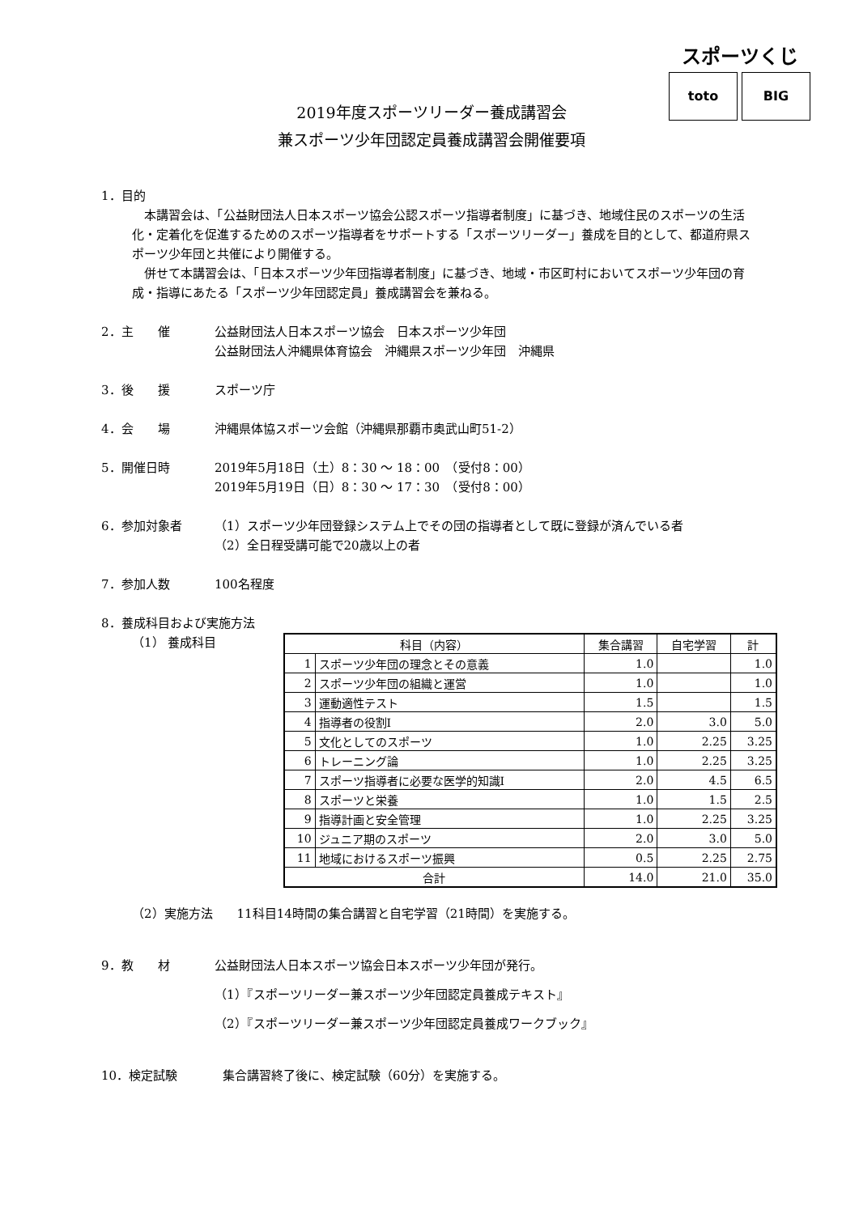スポーツくじ
toto BIG
2019年度スポーツリーダー養成講習会
兼スポーツ少年団認定員養成講習会開催要項
1．目的
　本講習会は、「公益財団法人日本スポーツ協会公認スポーツ指導者制度」に基づき、地域住民のスポーツの生活化・定着化を促進するためのスポーツ指導者をサポートする「スポーツリーダー」養成を目的として、都道府県スポーツ少年団と共催により開催する。
　併せて本講習会は、「日本スポーツ少年団指導者制度」に基づき、地域・市区町村においてスポーツ少年団の育成・指導にあたる「スポーツ少年団認定員」養成講習会を兼ねる。
2．主　　催
公益財団法人日本スポーツ協会　日本スポーツ少年団
公益財団法人沖縄県体育協会　沖縄県スポーツ少年団　沖縄県
3．後　　援
スポーツ庁
4．会　　場
沖縄県体協スポーツ会館（沖縄県那覇市奥武山町51-2）
5．開催日時
2019年5月18日（土）8：30 ～ 18：00　（受付8：00）
2019年5月19日（日）8：30 ～ 17：30　（受付8：00）
6．参加対象者
（1）スポーツ少年団登録システム上でその団の指導者として既に登録が済んでいる者
（2）全日程受講可能で20歳以上の者
7．参加人数
100名程度
8．養成科目および実施方法
（1） 養成科目
| 科目（内容） | | 集合講習 | 自宅学習 | 計 |
| --- | --- | --- | --- | --- |
| 1 | スポーツ少年団の理念とその意義 | 1.0 | | 1.0 |
| 2 | スポーツ少年団の組織と運営 | 1.0 | | 1.0 |
| 3 | 運動適性テスト | 1.5 | | 1.5 |
| 4 | 指導者の役割Ⅰ | 2.0 | 3.0 | 5.0 |
| 5 | 文化としてのスポーツ | 1.0 | 2.25 | 3.25 |
| 6 | トレーニング論 | 1.0 | 2.25 | 3.25 |
| 7 | スポーツ指導者に必要な医学的知識Ⅰ | 2.0 | 4.5 | 6.5 |
| 8 | スポーツと栄養 | 1.0 | 1.5 | 2.5 |
| 9 | 指導計画と安全管理 | 1.0 | 2.25 | 3.25 |
| 10 | ジュニア期のスポーツ | 2.0 | 3.0 | 5.0 |
| 11 | 地域におけるスポーツ振興 | 0.5 | 2.25 | 2.75 |
| 合計 | | 14.0 | 21.0 | 35.0 |
（2）実施方法　　11科目14時間の集合講習と自宅学習（21時間）を実施する。
9．教　　材
公益財団法人日本スポーツ協会日本スポーツ少年団が発行。
（1）『スポーツリーダー兼スポーツ少年団認定員養成テキスト』
（2）『スポーツリーダー兼スポーツ少年団認定員養成ワークブック』
10．検定試験
集合講習終了後に、検定試験（60分）を実施する。